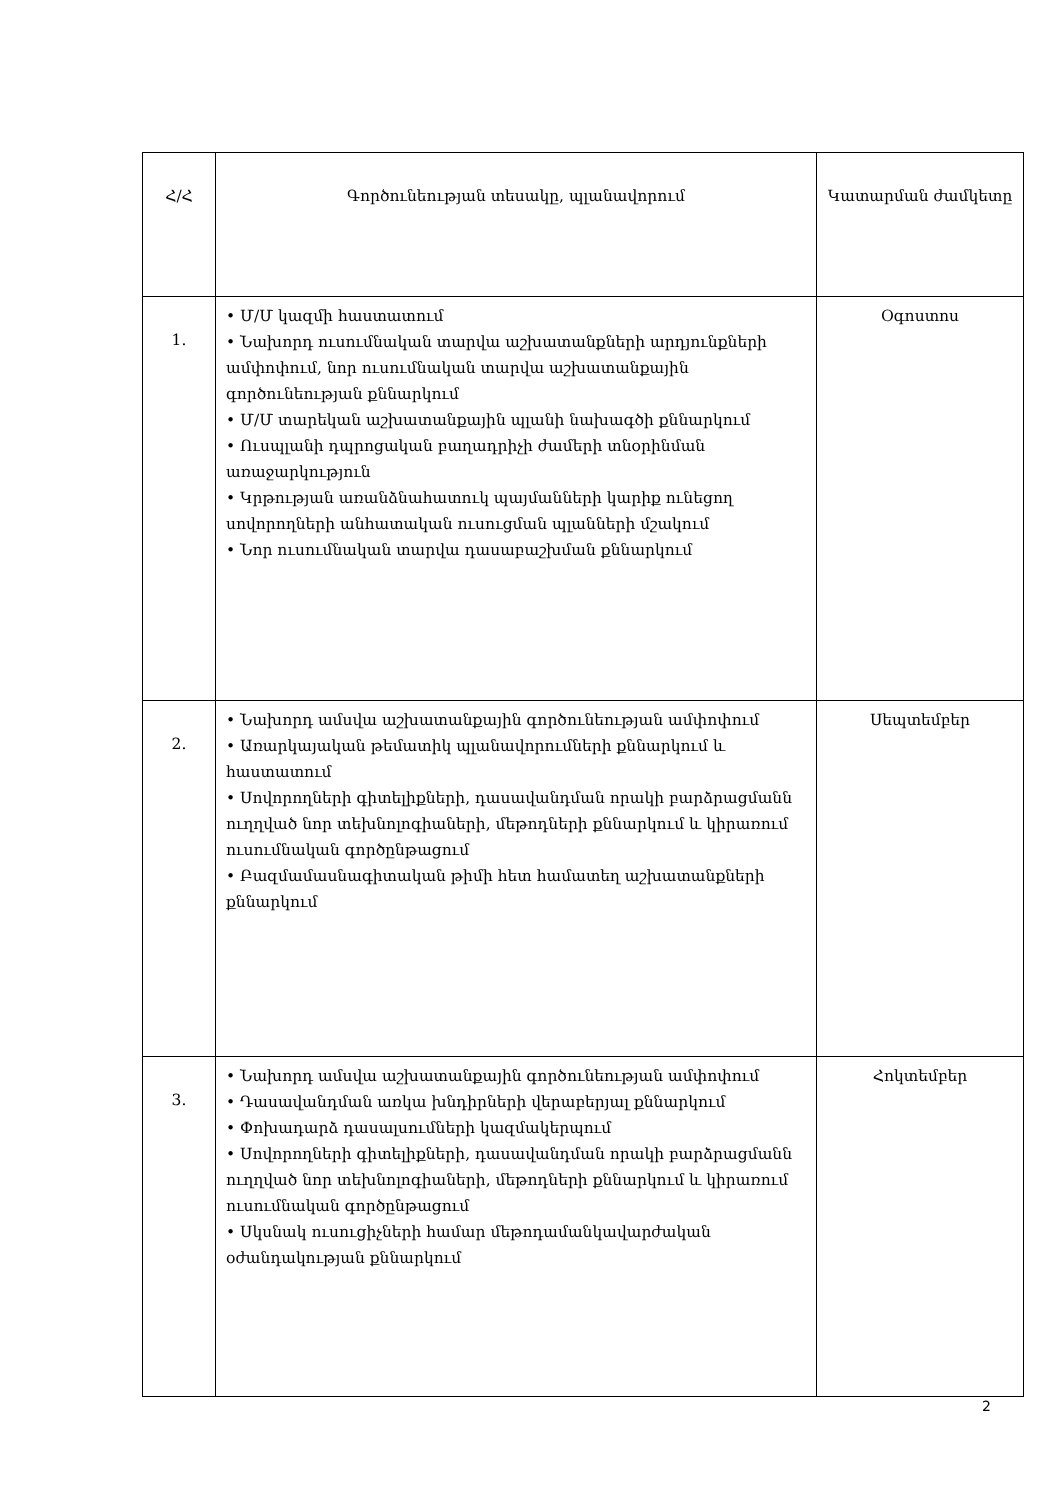| Հ/Հ | Գործունեության տեսակը, պլանավորում | Կատարման ժամկետը |
| --- | --- | --- |
| 1. | • Մ/Մ կազմի հաստատում • Նախորդ ուսումնական տարվա աշխատանքների արդյունքների ամփոփում, նոր ուսումնական տարվա աշխատանքային գործունեության քննարկում • Մ/Մ տարեկան աշխատանքային պլանի նախագծի քննարկում • Ուսպլանի դպրոցական բաղադրիչի ժամերի տնօրինման առաջարկություն • Կրթության առանձնահատուկ պայմանների կարիք ունեցող սովորողների անհատական ուսուցման պլանների մշակում • Նոր ուսումնական տարվա դասաբաշխման քննարկում | Օգոստոս |
| 2. | • Նախորդ ամսվա աշխատանքային գործունեության ամփոփում • Առարկայական թեմատիկ պլանավորումների քննարկում և հաստատում • Սովորողների գիտելիքների, դասավանդման որակի բարձրացմանն ուղղված նոր տեխնոլոգիաների, մեթոդների քննարկում և կիրառում ուսումնական գործընթացում • Բազմամասնագիտական թիմի հետ համատեղ աշխատանքների քննարկում | Սեպտեմբեր |
| 3. | • Նախորդ ամսվա աշխատանքային գործունեության ամփոփում • Դասավանդման առկա խնդիրների վերաբերյալ քննարկում • Փոխադարձ դասալսումների կազմակերպում • Սովորողների գիտելիքների, դասավանդման որակի բարձրացմանն ուղղված նոր տեխնոլոգիաների, մեթոդների քննարկում և կիրառում ուսումնական գործընթացում • Սկսնակ ուսուցիչների համար մեթոդամանկավարժական օժանդակության քննարկում | Հոկտեմբեր |
2